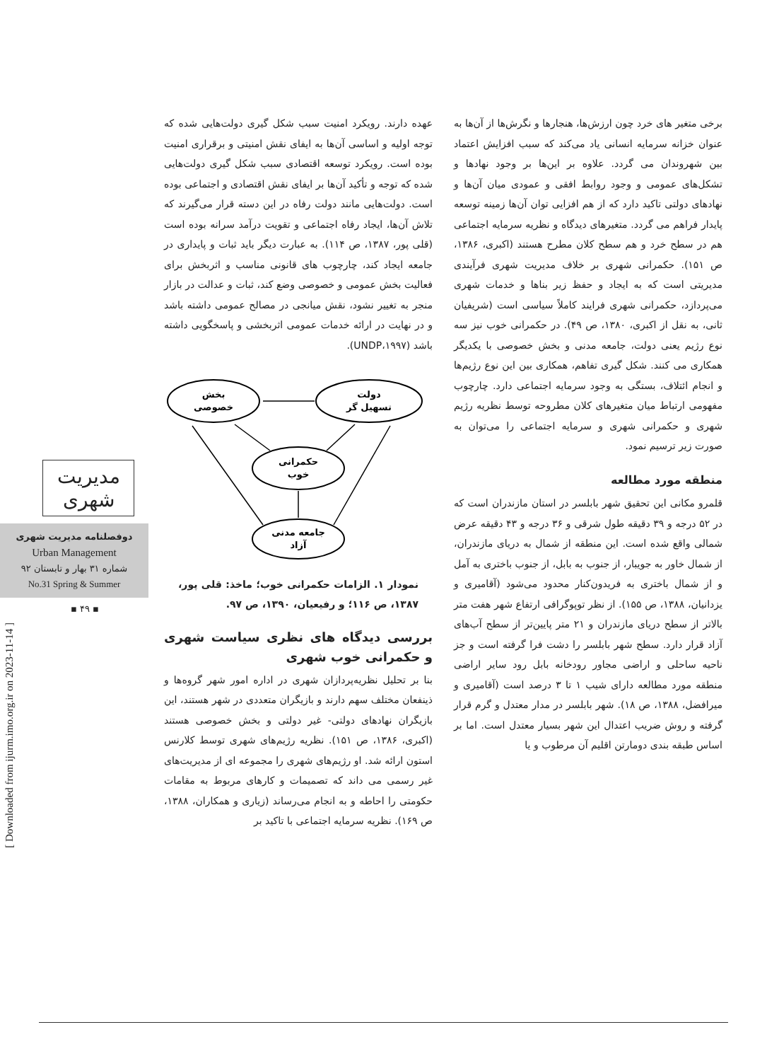عهده دارند. رویکرد امنیت سبب شکل گیری دولت‌هایی شده که توجه اولیه و اساسی آن‌ها به ایفای نقش امنیتی و برقراری امنیت بوده است. رویکرد توسعه اقتصادی سبب شکل گیری دولت‌هایی شده که توجه و تأکید آن‌ها بر ایفای نقش اقتصادی و اجتماعی بوده است. دولت‌هایی مانند دولت رفاه در این دسته قرار می‌گیرند که تلاش آن‌ها، ایجاد رفاه اجتماعی و تقویت درآمد سرانه بوده است (قلی پور، ۱۳۸۷، ص ۱۱۴). به عبارت دیگر باید ثبات و پایداری در جامعه ایجاد کند، چارچوب های قانونی مناسب و اثربخش برای فعالیت بخش عمومی و خصوصی وضع کند، ثبات و عدالت در بازار منجر به تغییر نشود، نقش میانجی در مصالح عمومی داشته باشد و در نهایت در ارائه خدمات عمومی اثربخشی و پاسخگویی داشته باشد (UNDP،۱۹۹۷).
دولت
تسهیل گر
بخش
خصوصی
حکمرانی
خوب
جامعه مدنی
آزاد
نمودار ۱. الزامات حکمرانی خوب؛ ماخذ: قلی پور، ۱۳۸۷، ص ۱۱۶؛ و رفیعیان، ۱۳۹۰، ص ۹۷.
بررسی دیدگاه های نظری سیاست شهری و حکمرانی خوب شهری
بنا بر تحلیل نظریه‌پردازان شهری در اداره امور شهر گروه‌ها و ذینفعان مختلف سهم دارند و بازیگران متعددی در شهر هستند، این بازیگران نهادهای دولتی- غیر دولتی و بخش خصوصی هستند (اکبری، ۱۳۸۶، ص ۱۵۱). نظریه رژیم‌های شهری توسط کلارنس استون ارائه شد. او رژیم‌های شهری را مجموعه ای از مدیریت‌های غیر رسمی می داند که تصمیمات و کارهای مربوط به مقامات حکومتی را احاطه و به انجام می‌رساند (زیاری و همکاران، ۱۳۸۸، ص ۱۶۹). نظریه سرمایه اجتماعی با تاکید بر
برخی متغیر های خرد چون ارزش‌ها، هنجارها و نگرش‌ها از آن‌ها به عنوان خزانه سرمایه انسانی یاد می‌کند که سبب افزایش اعتماد بین شهروندان می گردد. علاوه بر این‌ها بر وجود نهادها و تشکل‌های عمومی و وجود روابط افقی و عمودی میان آن‌ها و نهادهای دولتی تاکید دارد که از هم افزایی توان آن‌ها زمینه توسعه پایدار فراهم می گردد. متغیرهای دیدگاه و نظریه سرمایه اجتماعی هم در سطح خرد و هم سطح کلان مطرح هستند (اکبری، ۱۳۸۶، ص ۱۵۱). حکمرانی شهری بر خلاف مدیریت شهری فرآیندی مدیریتی است که به ایجاد و حفظ زیر بناها و خدمات شهری می‌پردازد، حکمرانی شهری فرایند کاملاً سیاسی است (شریفیان ثانی، به نقل از اکبری، ۱۳۸۰، ص ۴۹). در حکمرانی خوب نیز سه نوع رژیم یعنی دولت، جامعه مدنی و بخش خصوصی با یکدیگر همکاری می کنند. شکل گیری تفاهم، همکاری بین این نوع رژیم‌ها و انجام ائتلاف، بستگی به وجود سرمایه اجتماعی دارد. چارچوب مفهومی ارتباط میان متغیرهای کلان مطروحه توسط نظریه رژیم شهری و حکمرانی شهری و سرمایه اجتماعی را می‌توان به صورت زیر ترسیم نمود.
منطقه مورد مطالعه
قلمرو مکانی این تحقیق شهر بابلسر در استان مازندران است که در ۵۲ درجه و ۳۹ دقیقه طول شرقی و ۳۶ درجه و ۴۳ دقیقه عرض شمالی واقع شده است. این منطقه از شمال به دریای مازندران، از شمال خاور به جویبار، از جنوب به بابل، از جنوب باختری به آمل و از شمال باختری به فریدون‌کنار محدود می‌شود (آقامیری و یزدانیان، ۱۳۸۸، ص ۱۵۵). از نظر توپوگرافی ارتفاع شهر هفت متر بالاتر از سطح دریای مازندران و ۲۱ متر پایین‌تر از سطح آب‌های آزاد قرار دارد. سطح شهر بابلسر را دشت فرا گرفته است و جز ناحیه ساحلی و اراضی مجاور رودخانه بابل رود سایر اراضی منطقه مورد مطالعه دارای شیب ۱ تا ۳ درصد است (آقامیری و میرافضل، ۱۳۸۸، ص ۱۸). شهر بابلسر در مدار معتدل و گرم قرار گرفته و روش ضریب اعتدال این شهر بسیار معتدل است. اما بر اساس طبقه بندی دومارتن اقلیم آن مرطوب و یا
مدیریت شهری
دوفصلنامه مدیریت شهری
Urban Management
شماره ۳۱ بهار و تابستان ۹۲
No.31 Spring & Summer
▪ ۴۹ ▪
[ Downloaded from ijurm.imo.org.ir on 2023-11-14 ]